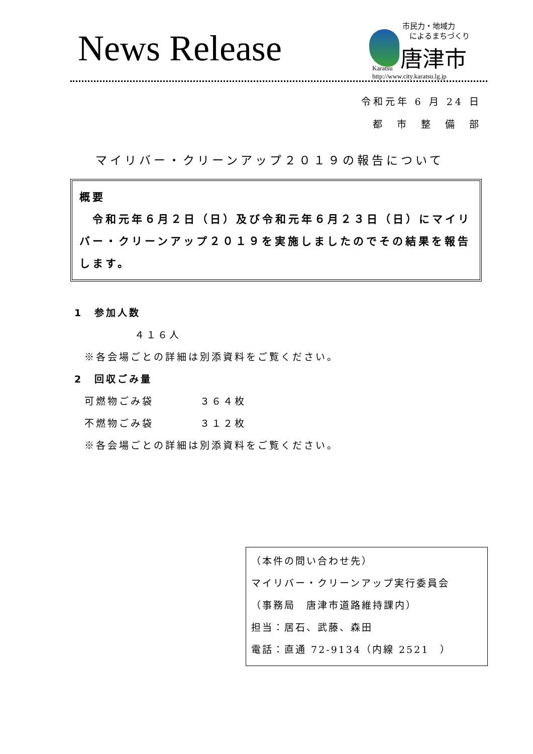News Release
市民力・地域力
によるまちづくり
唐津市
Karatsu
http://www.city.karatsu.lg.jp
令和元年 6 月 24 日
都　市　整　備　部
マイリバー・クリーンアップ２０１９の報告について
概要
　令和元年６月２日（日）及び令和元年６月２３日（日）にマイリバー・クリーンアップ２０１９を実施しましたのでその結果を報告します。
1　参加人数
４１６人
※各会場ごとの詳細は別添資料をご覧ください。
2　回収ごみ量
可燃物ごみ袋　　　　３６４枚
不燃物ごみ袋　　　　３１２枚
※各会場ごとの詳細は別添資料をご覧ください。
（本件の問い合わせ先）
マイリバー・クリーンアップ実行委員会
（事務局　唐津市道路維持課内）
担当：居石、武藤、森田
電話：直通 72-9134（内線 2521　）